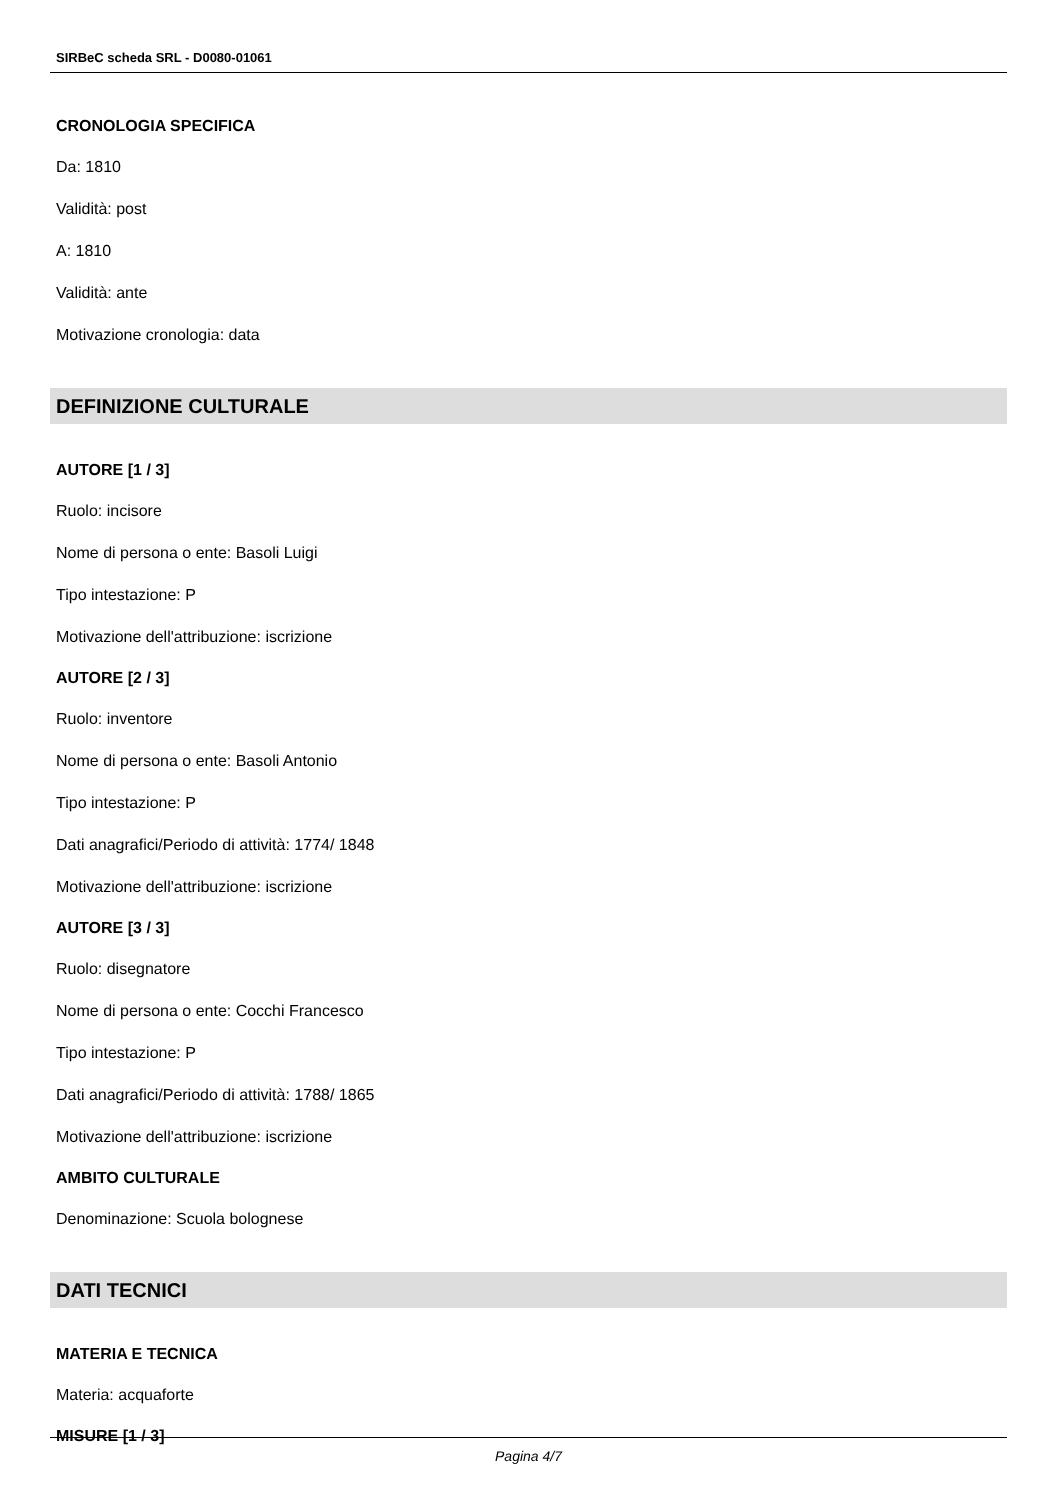SIRBeC scheda SRL - D0080-01061
CRONOLOGIA SPECIFICA
Da: 1810
Validità: post
A: 1810
Validità: ante
Motivazione cronologia: data
DEFINIZIONE CULTURALE
AUTORE [1 / 3]
Ruolo: incisore
Nome di persona o ente: Basoli Luigi
Tipo intestazione: P
Motivazione dell'attribuzione: iscrizione
AUTORE [2 / 3]
Ruolo: inventore
Nome di persona o ente: Basoli Antonio
Tipo intestazione: P
Dati anagrafici/Periodo di attività: 1774/ 1848
Motivazione dell'attribuzione: iscrizione
AUTORE [3 / 3]
Ruolo: disegnatore
Nome di persona o ente: Cocchi Francesco
Tipo intestazione: P
Dati anagrafici/Periodo di attività: 1788/ 1865
Motivazione dell'attribuzione: iscrizione
AMBITO CULTURALE
Denominazione: Scuola bolognese
DATI TECNICI
MATERIA E TECNICA
Materia: acquaforte
MISURE [1 / 3]
Pagina 4/7